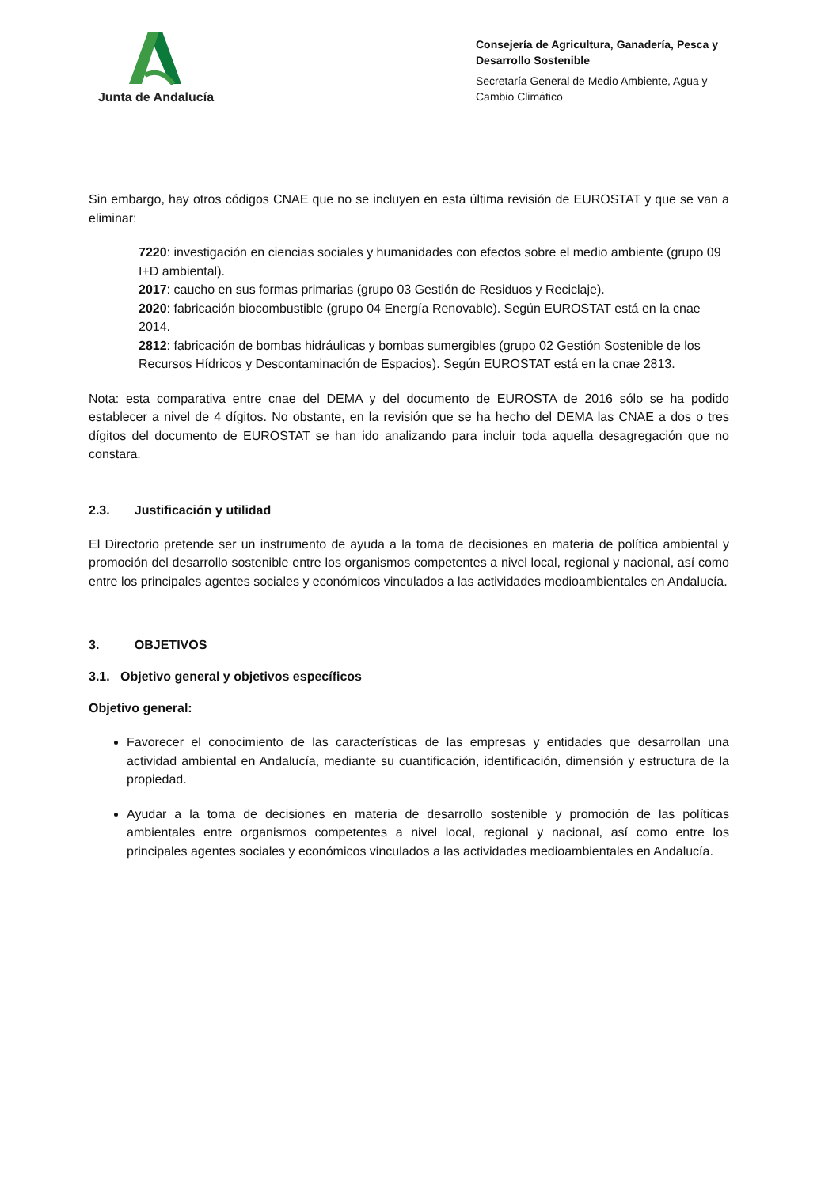Junta de Andalucía
Consejería de Agricultura, Ganadería, Pesca y Desarrollo Sostenible
Secretaría General de Medio Ambiente, Agua y Cambio Climático
Sin embargo, hay otros códigos CNAE que no se incluyen en esta última revisión de EUROSTAT y que se van a eliminar:
7220: investigación en ciencias sociales y humanidades con efectos sobre el medio ambiente (grupo 09 I+D ambiental).
2017: caucho en sus formas primarias (grupo 03 Gestión de Residuos y Reciclaje).
2020: fabricación biocombustible (grupo 04 Energía Renovable). Según EUROSTAT está en la cnae 2014.
2812: fabricación de bombas hidráulicas y bombas sumergibles (grupo 02 Gestión Sostenible de los Recursos Hídricos y Descontaminación de Espacios). Según EUROSTAT está en la cnae 2813.
Nota: esta comparativa entre cnae del DEMA y del documento de EUROSTA de 2016 sólo se ha podido establecer a nivel de 4 dígitos. No obstante, en la revisión que se ha hecho del DEMA las CNAE a dos o tres dígitos del documento de EUROSTAT se han ido analizando para incluir toda aquella desagregación que no constara.
2.3. Justificación y utilidad
El Directorio pretende ser un instrumento de ayuda a la toma de decisiones en materia de política ambiental y promoción del desarrollo sostenible entre los organismos competentes a nivel local, regional y nacional, así como entre los principales agentes sociales y económicos vinculados a las actividades medioambientales en Andalucía.
3. OBJETIVOS
3.1. Objetivo general y objetivos específicos
Objetivo general:
Favorecer el conocimiento de las características de las empresas y entidades que desarrollan una actividad ambiental en Andalucía, mediante su cuantificación, identificación, dimensión y estructura de la propiedad.
Ayudar a la toma de decisiones en materia de desarrollo sostenible y promoción de las políticas ambientales entre organismos competentes a nivel local, regional y nacional, así como entre los principales agentes sociales y económicos vinculados a las actividades medioambientales en Andalucía.